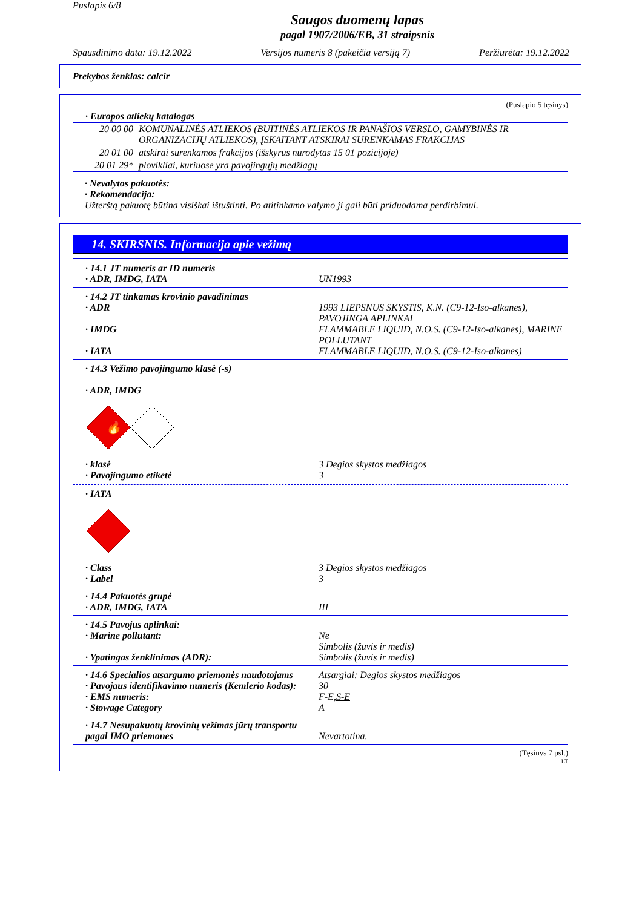Puslapis 6/8
Saugos duomenų lapas
pagal 1907/2006/EB, 31 straipsnis
Spausdinimo data: 19.12.2022 Versijos numeris 8 (pakeičia versiją 7) Peržiūrėta: 19.12.2022
Prekybos ženklas: calcir
(Puslapio 5 tęsinys)
| · Europos atliekų katalogas | |
| 20 00 00 | KOMUNALINĖS ATLIEKOS (BUITINĖS ATLIEKOS IR PANAŠIOS VERSLO, GAMYBINĖS IR ORGANIZACIJŲ ATLIEKOS), ĮSKAITANT ATSKIRAI SURENKAMAS FRAKCIJAS |
| 20 01 00 | atskirai surenkamos frakcijos (išskyrus nurodytas 15 01 pozicijoje) |
| 20 01 29* | plovikliai, kuriuose yra pavojingųjų medžiagų |
· Nevalytos pakuotės:
· Rekomendacija:
Užterštą pakuotę būtina visiškai ištuštinti. Po atitinkamo valymo ji gali būti priduodama perdirbimui.
14. SKIRSNIS. Informacija apie vežimą
· 14.1 JT numeris ar ID numeris
· ADR, IMDG, IATA UN1993
· 14.2 JT tinkamas krovinio pavadinimas
· ADR 1993 LIEPSNUS SKYSTIS, K.N. (C9-12-Iso-alkanes), PAVOJINGA APLINKAI
· IMDG FLAMMABLE LIQUID, N.O.S. (C9-12-Iso-alkanes), MARINE POLLUTANT
· IATA FLAMMABLE LIQUID, N.O.S. (C9-12-Iso-alkanes)
· 14.3 Vežimo pavojingumo klasė (-s)
· ADR, IMDG
🔥
· klasė 3 Degios skystos medžiagos
· Pavojingumo etiketė 3
· IATA
· Class 3 Degios skystos medžiagos
· Label 3
· 14.4 Pakuotės grupė
· ADR, IMDG, IATA III
· 14.5 Pavojus aplinkai:
· Marine pollutant: Ne
Simbolis (žuvis ir medis)
· Ypatingas ženklinimas (ADR): Simbolis (žuvis ir medis)
· 14.6 Specialios atsargumo priemonės naudotojams Atsargiai: Degios skystos medžiagos
· Pavojaus identifikavimo numeris (Kemlerio kodas): 30
· EMS numeris: F-E,S-E
· Stowage Category A
· 14.7 Nesupakuotų krovinių vežimas jūrų transportu pagal IMO priemones
Nevartotina.
(Tęsinys 7 psl.)
LT